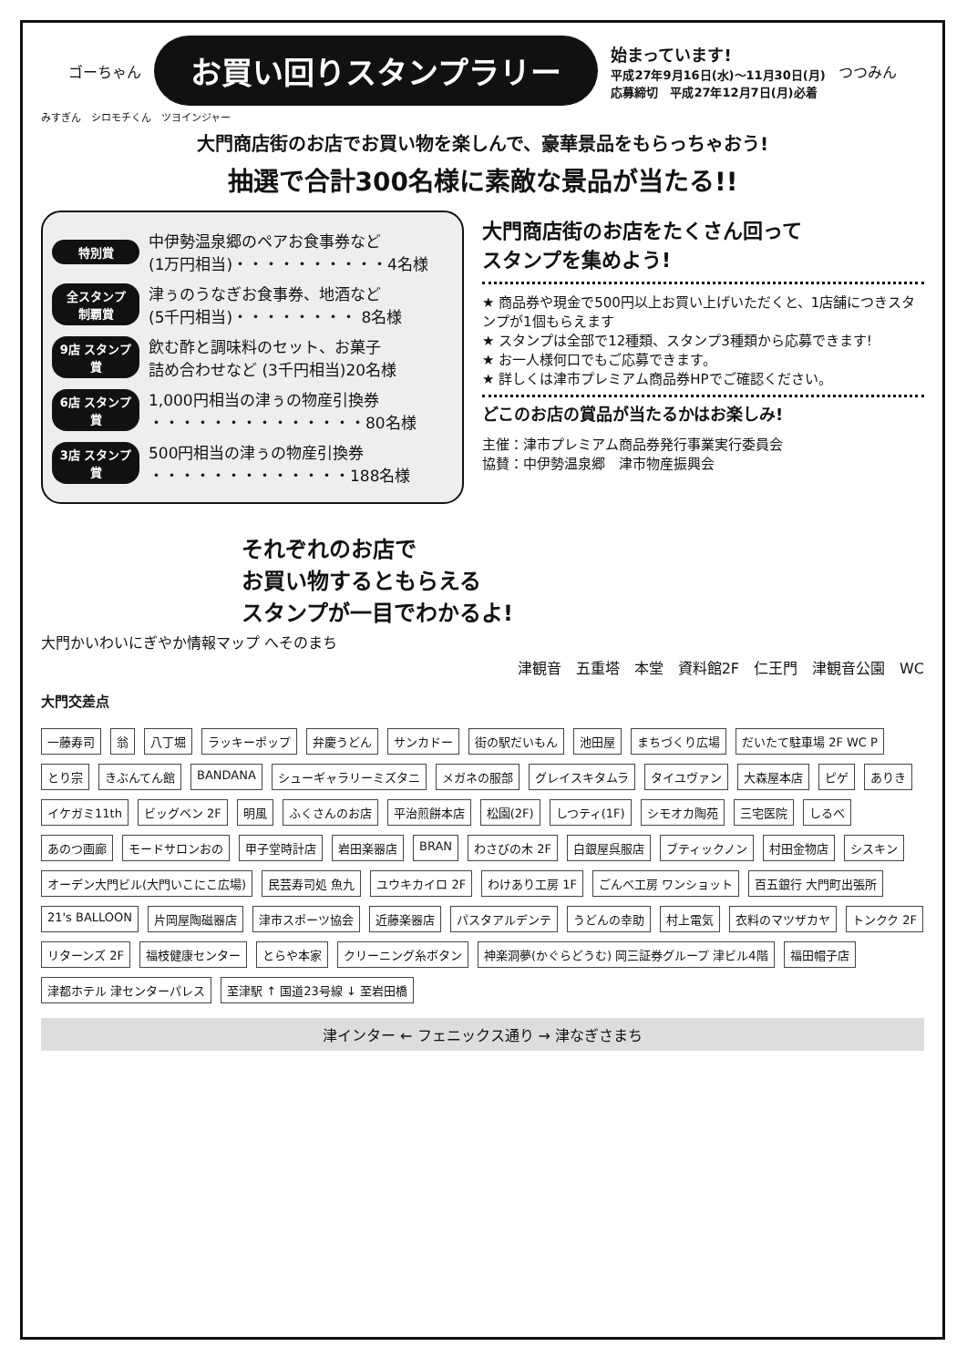ゴーちゃん
お買い回りスタンプラリー
始まっています!
平成27年9月16日(水)～11月30日(月)
応募締切　平成27年12月7日(月)必着
つつみん
みすぎん　シロモチくん　ツヨインジャー
大門商店街のお店でお買い物を楽しんで、豪華景品をもらっちゃおう!
抽選で合計300名様に素敵な景品が当たる!!
特別賞 中伊勢温泉郷のペアお食事券など
(1万円相当)・・・・・・・・・・4名様
全スタンプ 制覇賞 津ぅのうなぎお食事券、地酒など
(5千円相当)・・・・・・・・ 8名様
9店 スタンプ賞 飲む酢と調味料のセット、お菓子
詰め合わせなど (3千円相当)20名様
6店 スタンプ賞 1,000円相当の津ぅの物産引換券
・・・・・・・・・・・・・・80名様
3店 スタンプ賞 500円相当の津ぅの物産引換券
・・・・・・・・・・・・・188名様
大門商店街のお店をたくさん回って
スタンプを集めよう!
★ 商品券や現金で500円以上お買い上げいただくと、1店舗につきスタンプが1個もらえます
★ スタンプは全部で12種類、スタンプ3種類から応募できます!
★ お一人様何口でもご応募できます。
★ 詳しくは津市プレミアム商品券HPでご確認ください。
どこのお店の賞品が当たるかはお楽しみ!
主催：津市プレミアム商品券発行事業実行委員会
協賛：中伊勢温泉郷　津市物産振興会
それぞれのお店で
お買い物するともらえる
スタンプが一目でわかるよ!
大門かいわいにぎやか情報マップ へそのまち
津観音　五重塔　本堂　資料館2F　仁王門　津観音公園　WC
大門交差点
一藤寿司
翁
八丁堀
ラッキーポップ
弁慶うどん
サンカドー
街の駅だいもん
池田屋
まちづくり広場
だいたて駐車場 2F WC P
とり宗
きぶんてん館
BANDANA
シューギャラリーミズタニ
メガネの服部
グレイスキタムラ
タイユヴァン
大森屋本店
ピゲ
ありき
イケガミ11th
ビッグベン 2F
明風
ふくさんのお店
平治煎餅本店
松園(2F)
しつティ(1F)
シモオカ陶苑
三宅医院
しるべ
あのつ画廊
モードサロンおの
甲子堂時計店
岩田楽器店
BRAN
わさびの木 2F
白銀屋呉服店
ブティックノン
村田金物店
シスキン
オーデン大門ビル(大門いこにこ広場)
民芸寿司処 魚九
ユウキカイロ 2F
わけあり工房 1F
ごんべ工房 ワンショット
百五銀行 大門町出張所
21's BALLOON
片岡屋陶磁器店
津市スポーツ協会
近藤楽器店
パスタアルデンテ
うどんの幸助
村上電気
衣料のマツザカヤ
トンクク 2F
リターンズ 2F
福枝健康センター
とらや本家
クリーニング糸ボタン
神楽洞夢(かぐらどうむ) 岡三証券グループ 津ビル4階
福田帽子店
津都ホテル 津センターパレス
至津駅 ↑ 国道23号線 ↓ 至岩田橋
津インター ← フェニックス通り → 津なぎさまち